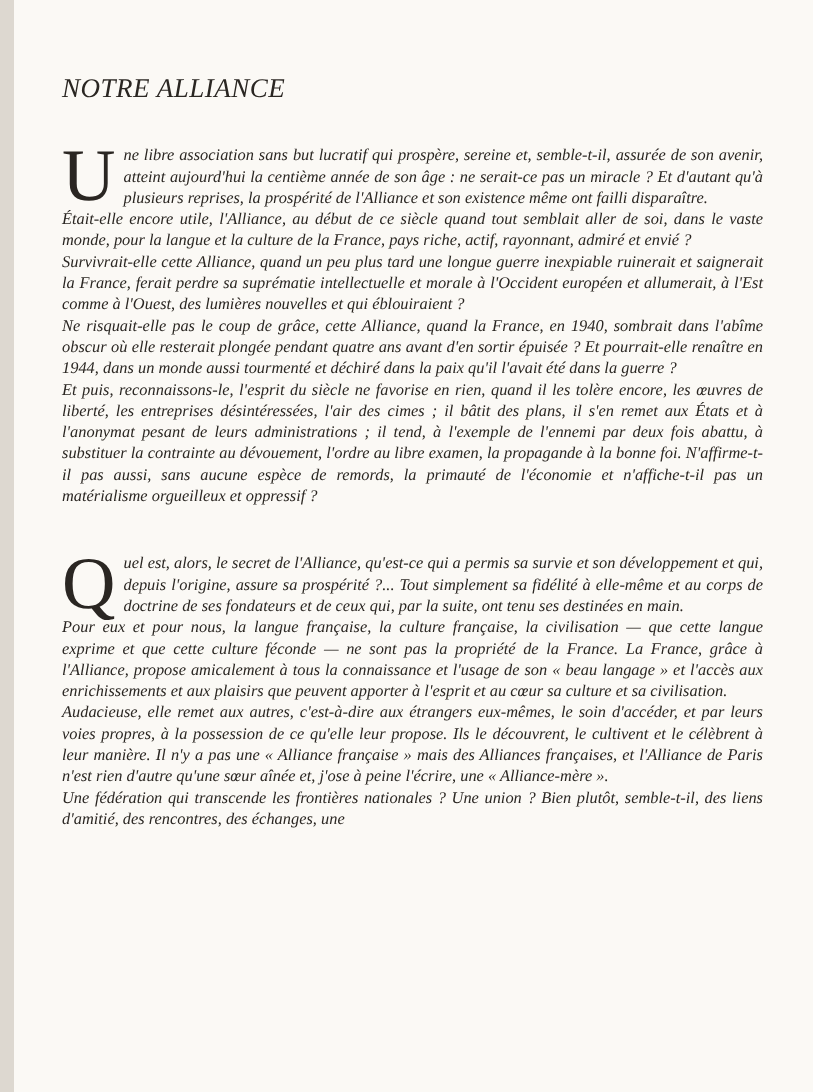NOTRE ALLIANCE
Une libre association sans but lucratif qui prospère, sereine et, semble-t-il, assurée de son avenir, atteint aujourd'hui la centième année de son âge : ne serait-ce pas un miracle ? Et d'autant qu'à plusieurs reprises, la prospérité de l'Alliance et son existence même ont failli disparaître.
Était-elle encore utile, l'Alliance, au début de ce siècle quand tout semblait aller de soi, dans le vaste monde, pour la langue et la culture de la France, pays riche, actif, rayonnant, admiré et envié ?
Survivrait-elle cette Alliance, quand un peu plus tard une longue guerre inexpiable ruinerait et saignerait la France, ferait perdre sa suprématie intellectuelle et morale à l'Occident européen et allumerait, à l'Est comme à l'Ouest, des lumières nouvelles et qui éblouiraient ?
Ne risquait-elle pas le coup de grâce, cette Alliance, quand la France, en 1940, sombrait dans l'abîme obscur où elle resterait plongée pendant quatre ans avant d'en sortir épuisée ? Et pourrait-elle renaître en 1944, dans un monde aussi tourmenté et déchiré dans la paix qu'il l'avait été dans la guerre ?
Et puis, reconnaissons-le, l'esprit du siècle ne favorise en rien, quand il les tolère encore, les œuvres de liberté, les entreprises désintéressées, l'air des cimes ; il bâtit des plans, il s'en remet aux États et à l'anonymat pesant de leurs administrations ; il tend, à l'exemple de l'ennemi par deux fois abattu, à substituer la contrainte au dévouement, l'ordre au libre examen, la propagande à la bonne foi. N'affirme-t-il pas aussi, sans aucune espèce de remords, la primauté de l'économie et n'affiche-t-il pas un matérialisme orgueilleux et oppressif ?
Quel est, alors, le secret de l'Alliance, qu'est-ce qui a permis sa survie et son développement et qui, depuis l'origine, assure sa prospérité ?... Tout simplement sa fidélité à elle-même et au corps de doctrine de ses fondateurs et de ceux qui, par la suite, ont tenu ses destinées en main.
Pour eux et pour nous, la langue française, la culture française, la civilisation — que cette langue exprime et que cette culture féconde — ne sont pas la propriété de la France. La France, grâce à l'Alliance, propose amicalement à tous la connaissance et l'usage de son « beau langage » et l'accès aux enrichissements et aux plaisirs que peuvent apporter à l'esprit et au cœur sa culture et sa civilisation.
Audacieuse, elle remet aux autres, c'est-à-dire aux étrangers eux-mêmes, le soin d'accéder, et par leurs voies propres, à la possession de ce qu'elle leur propose. Ils le découvrent, le cultivent et le célèbrent à leur manière. Il n'y a pas une « Alliance française » mais des Alliances françaises, et l'Alliance de Paris n'est rien d'autre qu'une sœur aînée et, j'ose à peine l'écrire, une « Alliance-mère ».
Une fédération qui transcende les frontières nationales ? Une union ? Bien plutôt, semble-t-il, des liens d'amitié, des rencontres, des échanges, une